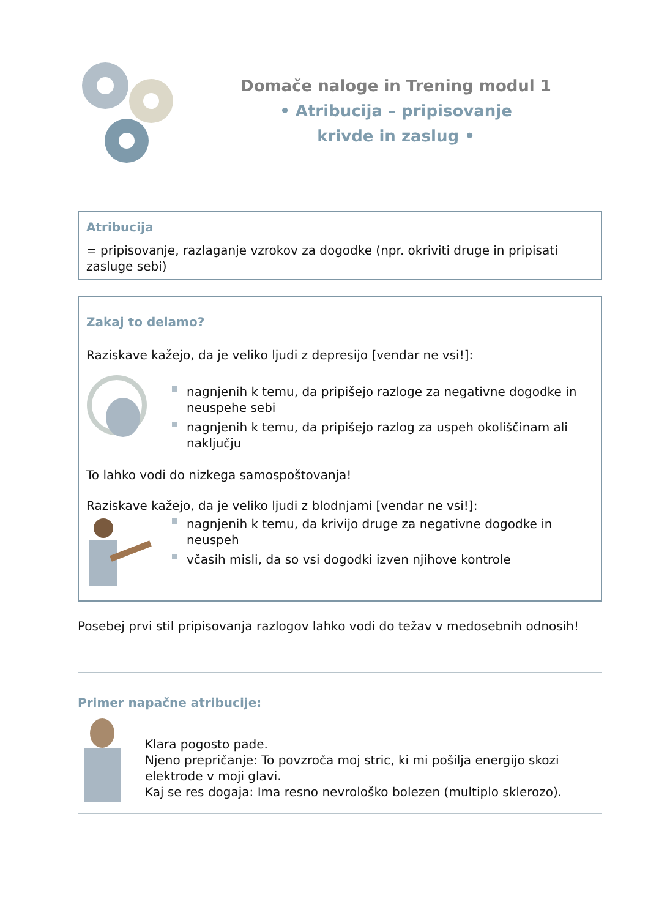Domače naloge in Trening modul 1
• Atribucija – pripisovanje
krivde in zaslug •
Atribucija
= pripisovanje, razlaganje vzrokov za dogodke (npr. okriviti druge in pripisati zasluge sebi)
Zakaj to delamo?
Raziskave kažejo, da je veliko ljudi z depresijo [vendar ne vsi!]:
nagnjenih k temu, da pripišejo razloge za negativne dogodke in neuspehe sebi
nagnjenih k temu, da pripišejo razlog za uspeh okoliščinam ali naključju
To lahko vodi do nizkega samospoštovanja!
Raziskave kažejo, da je veliko ljudi z blodnjami [vendar ne vsi!]:
nagnjenih k temu, da krivijo druge za negativne dogodke in neuspeh
včasih misli, da so vsi dogodki izven njihove kontrole
Posebej prvi stil pripisovanja razlogov lahko vodi do težav v medosebnih odnosih!
Primer napačne atribucije:
Klara pogosto pade.
Njeno prepričanje: To povzroča moj stric, ki mi pošilja energijo skozi elektrode v moji glavi.
Kaj se res dogaja: Ima resno nevrološko bolezen (multiplo sklerozo).